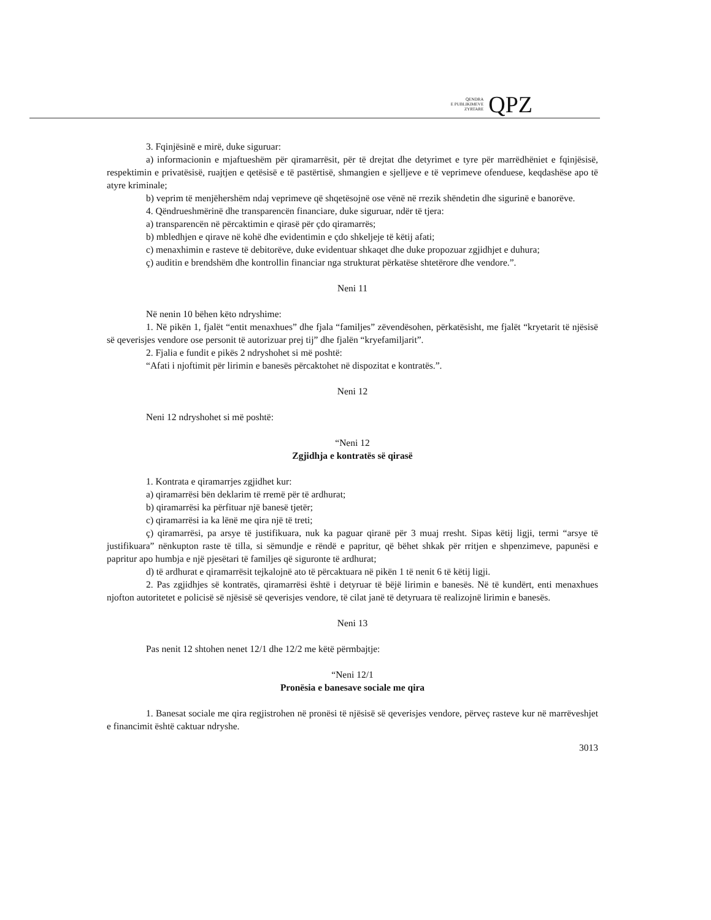QENDRA
E PUBLIKIMEVE
ZYRTARE
QPZ
3. Fqinjësinë e mirë, duke siguruar:
a) informacionin e mjaftueshëm për qiramarrësit, për të drejtat dhe detyrimet e tyre për marrëdhëniet e fqinjësisë, respektimin e privatësisë, ruajtjen e qetësisë e të pastërtisë, shmangien e sjelljeve e të veprimeve ofenduese, keqdashëse apo të atyre kriminale;
b) veprim të menjëhershëm ndaj veprimeve që shqetësojnë ose vënë në rrezik shëndetin dhe sigurinë e banorëve.
4. Qëndrueshmërinë dhe transparencën financiare, duke siguruar, ndër të tjera:
a) transparencën në përcaktimin e qirasë për çdo qiramarrës;
b) mbledhjen e qirave në kohë dhe evidentimin e çdo shkeljeje të këtij afati;
c) menaxhimin e rasteve të debitorëve, duke evidentuar shkaqet dhe duke propozuar zgjidhjet e duhura;
ç) auditin e brendshëm dhe kontrollin financiar nga strukturat përkatëse shtetërore dhe vendore.”.
Neni 11
Në nenin 10 bëhen këto ndryshime:
1. Në pikën 1, fjalët “entit menaxhues” dhe fjala “familjes” zëvendësohen, përkatësisht, me fjalët “kryetarit të njësisë së qeverisjes vendore ose personit të autorizuar prej tij” dhe fjalën “kryefamiljarit”.
2. Fjalia e fundit e pikës 2 ndryshohet si më poshtë:
“Afati i njoftimit për lirimin e banesës përcaktohet në dispozitat e kontratës.”.
Neni 12
Neni 12 ndryshohet si më poshtë:
“Neni 12
Zgjidhja e kontratës së qirasë
1. Kontrata e qiramarrjes zgjidhet kur:
a) qiramarrësi bën deklarim të rremë për të ardhurat;
b) qiramarrësi ka përfituar një banesë tjetër;
c) qiramarrësi ia ka lënë me qira një të treti;
ç) qiramarrësi, pa arsye të justifikuara, nuk ka paguar qiranë për 3 muaj rresht. Sipas këtij ligji, termi “arsye të justifikuara” nënkupton raste të tilla, si sëmundje e rëndë e papritur, që bëhet shkak për rritjen e shpenzimeve, papunësi e papritur apo humbja e një pjesëtari të familjes që siguronte të ardhurat;
d) të ardhurat e qiramarrësit tejkalojnë ato të përcaktuara në pikën 1 të nenit 6 të këtij ligji.
2. Pas zgjidhjes së kontratës, qiramarrësi është i detyruar të bëjë lirimin e banesës. Në të kundërt, enti menaxhues njofton autoritetet e policisë së njësisë së qeverisjes vendore, të cilat janë të detyruara të realizojnë lirimin e banesës.
Neni 13
Pas nenit 12 shtohen nenet 12/1 dhe 12/2 me këtë përmbajtje:
“Neni 12/1
Pronësia e banesave sociale me qira
1. Banesat sociale me qira regjistrohen në pronësi të njësisë së qeverisjes vendore, përveç rasteve kur në marrëveshjet e financimit është caktuar ndryshe.
3013